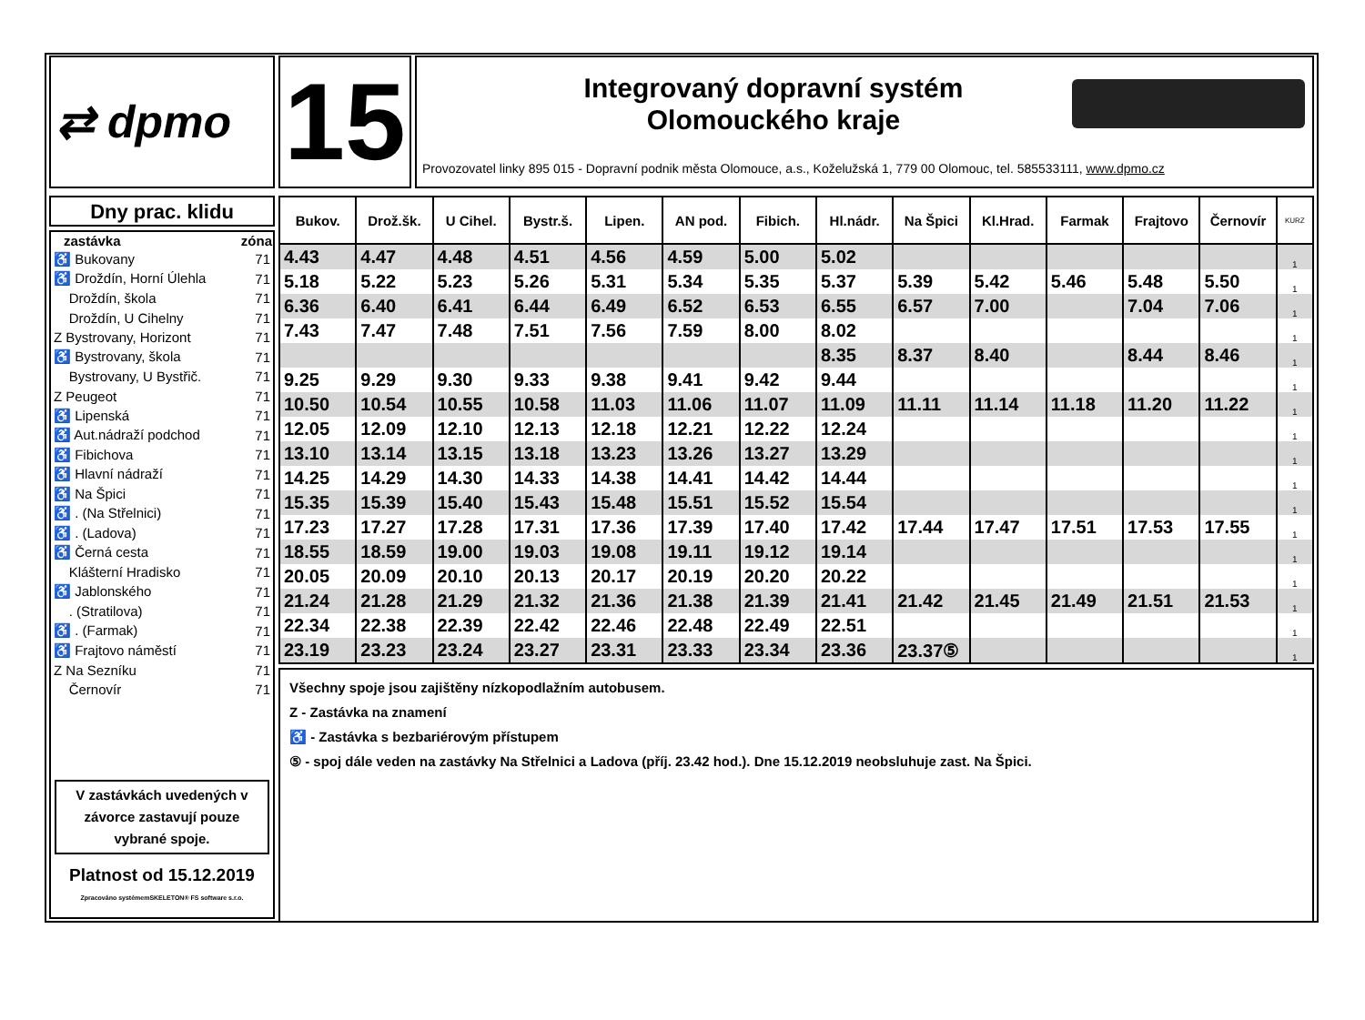⇄ dpmo
15
Integrovaný dopravní systém
Olomouckého kraje
Provozovatel linky 895 015 - Dopravní podnik města Olomouce, a.s., Koželužská 1, 779 00 Olomouc, tel. 585533111, www.dpmo.cz
Dny prac. klidu
| zastávka | zóna |
| --- | --- |
| ♿ Bukovany | 71 |
| ♿ Droždín, Horní Úlehla | 71 |
| Droždín, škola | 71 |
| Droždín, U Cihelny | 71 |
| Z Bystrovany, Horizont | 71 |
| ♿ Bystrovany, škola | 71 |
| Bystrovany, U Bystřič. | 71 |
| Z Peugeot | 71 |
| ♿ Lipenská | 71 |
| ♿ Aut.nádraží podchod | 71 |
| ♿ Fibichova | 71 |
| ♿ Hlavní nádraží | 71 |
| ♿ Na Špici | 71 |
| ♿ . (Na Střelnici) | 71 |
| ♿ . (Ladova) | 71 |
| ♿ Černá cesta | 71 |
| Klášterní Hradisko | 71 |
| ♿ Jablonského | 71 |
| . (Stratilova) | 71 |
| ♿ . (Farmak) | 71 |
| ♿ Frajtovo náměstí | 71 |
| Z Na Sezníku | 71 |
| Černovír | 71 |
V zastávkách uvedených v závorce zastavují pouze vybrané spoje.
Platnost od 15.12.2019
Zpracováno systémemSKELETON® FS software s.r.o.
| Bukov. | Drož.šk. | U Cihel. | Bystr.š. | Lipen. | AN pod. | Fibich. | Hl.nádr. | Na Špici | Kl.Hrad. | Farmak | Frajtovo | Černovír | KURZ |
| --- | --- | --- | --- | --- | --- | --- | --- | --- | --- | --- | --- | --- | --- |
| 4.43 | 4.47 | 4.48 | 4.51 | 4.56 | 4.59 | 5.00 | 5.02 | | | | | | 1 |
| 5.18 | 5.22 | 5.23 | 5.26 | 5.31 | 5.34 | 5.35 | 5.37 | 5.39 | 5.42 | 5.46 | 5.48 | 5.50 | 1 |
| 6.36 | 6.40 | 6.41 | 6.44 | 6.49 | 6.52 | 6.53 | 6.55 | 6.57 | 7.00 | | 7.04 | 7.06 | 1 |
| 7.43 | 7.47 | 7.48 | 7.51 | 7.56 | 7.59 | 8.00 | 8.02 | | | | | | 1 |
| | | | | | | | 8.35 | 8.37 | 8.40 | | 8.44 | 8.46 | 1 |
| 9.25 | 9.29 | 9.30 | 9.33 | 9.38 | 9.41 | 9.42 | 9.44 | | | | | | 1 |
| 10.50 | 10.54 | 10.55 | 10.58 | 11.03 | 11.06 | 11.07 | 11.09 | 11.11 | 11.14 | 11.18 | 11.20 | 11.22 | 1 |
| 12.05 | 12.09 | 12.10 | 12.13 | 12.18 | 12.21 | 12.22 | 12.24 | | | | | | 1 |
| 13.10 | 13.14 | 13.15 | 13.18 | 13.23 | 13.26 | 13.27 | 13.29 | | | | | | 1 |
| 14.25 | 14.29 | 14.30 | 14.33 | 14.38 | 14.41 | 14.42 | 14.44 | | | | | | 1 |
| 15.35 | 15.39 | 15.40 | 15.43 | 15.48 | 15.51 | 15.52 | 15.54 | | | | | | 1 |
| 17.23 | 17.27 | 17.28 | 17.31 | 17.36 | 17.39 | 17.40 | 17.42 | 17.44 | 17.47 | 17.51 | 17.53 | 17.55 | 1 |
| 18.55 | 18.59 | 19.00 | 19.03 | 19.08 | 19.11 | 19.12 | 19.14 | | | | | | 1 |
| 20.05 | 20.09 | 20.10 | 20.13 | 20.17 | 20.19 | 20.20 | 20.22 | | | | | | 1 |
| 21.24 | 21.28 | 21.29 | 21.32 | 21.36 | 21.38 | 21.39 | 21.41 | 21.42 | 21.45 | 21.49 | 21.51 | 21.53 | 1 |
| 22.34 | 22.38 | 22.39 | 22.42 | 22.46 | 22.48 | 22.49 | 22.51 | | | | | | 1 |
| 23.19 | 23.23 | 23.24 | 23.27 | 23.31 | 23.33 | 23.34 | 23.36 | 23.37⑤ | | | | | 1 |
Všechny spoje jsou zajištěny nízkopodlažním autobusem.
Z - Zastávka na znamení
♿ - Zastávka s bezbariérovým přístupem
⑤ - spoj dále veden na zastávky Na Střelnici a Ladova (příj. 23.42 hod.). Dne 15.12.2019 neobsluhuje zast. Na Špici.